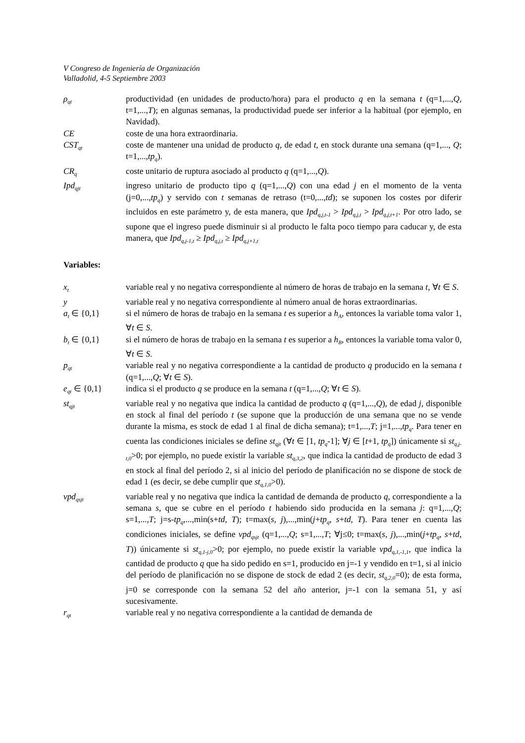V Congreso de Ingeniería de Organización
Valladolid, 4-5 Septiembre 2003
ρ<sub>qt</sub>
productividad (en unidades de producto/hora) para el producto q en la semana t (q=1,...,Q, t=1,...,T); en algunas semanas, la productividad puede ser inferior a la habitual (por ejemplo, en Navidad).
CE coste de una hora extraordinaria.
CST<sub>qt</sub>
coste de mantener una unidad de producto q, de edad t, en stock durante una semana (q=1,..., Q; t=1,...,tp<sub>q</sub>).
CR<sub>q</sub>
coste unitario de ruptura asociado al producto q (q=1,...,Q).
Ipd<sub>qjt</sub>
ingreso unitario de producto tipo q (q=1,...,Q) con una edad j en el momento de la venta (j=0,...,tp<sub>q</sub>) y servido con t semanas de retraso (t=0,...,td); se suponen los costes por diferir incluidos en este parámetro y, de esta manera, que Ipd<sub>q,j,t-1</sub> > Ipd<sub>q,j,t</sub> > Ipd<sub>q,j,t+1</sub>. Por otro lado, se supone que el ingreso puede disminuir si al producto le falta poco tiempo para caducar y, de esta manera, que Ipd<sub>q,j-1,t</sub> ≥ Ipd<sub>q,j,t</sub> ≥ Ipd<sub>q,j+1,t</sub>
Variables:
x<sub>t</sub>
variable real y no negativa correspondiente al número de horas de trabajo en la semana t, ∀t ∈ S.
y variable real y no negativa correspondiente al número anual de horas extraordinarias.
a<sub>t</sub> ∈ {0,1} si el número de horas de trabajo en la semana t es superior a h<sub>A</sub>, entonces la variable toma valor 1, ∀t ∈ S.
b<sub>t</sub> ∈ {0,1} si el número de horas de trabajo en la semana t es superior a h<sub>B</sub>, entonces la variable toma valor 0, ∀t ∈ S.
p<sub>qt</sub>
variable real y no negativa correspondiente a la cantidad de producto q producido en la semana t (q=1,...,Q; ∀t ∈ S).
e<sub>qt</sub> ∈ {0,1} indica si el producto q se produce en la semana t (q=1,...,Q; ∀t ∈ S).
st<sub>qjt</sub>
variable real y no negativa que indica la cantidad de producto q (q=1,...,Q), de edad j, disponible en stock al final del período t (se supone que la producción de una semana que no se vende durante la misma, es stock de edad 1 al final de dicha semana); t=1,...,T; j=1,...,tp<sub>q</sub>. Para tener en cuenta las condiciones iniciales se define st<sub>qjt</sub> (∀t ∈ [1, tp<sub>q</sub>-1]; ∀j ∈ [t+1, tp<sub>q</sub>]) únicamente si st<sub>q,j-t,0</sub>>0; por ejemplo, no puede existir la variable st<sub>q,3,2</sub>, que indica la cantidad de producto de edad 3 en stock al final del período 2, si al inicio del período de planificación no se dispone de stock de edad 1 (es decir, se debe cumplir que st<sub>q,1,0</sub>>0).
vpd<sub>qsjt</sub>
variable real y no negativa que indica la cantidad de demanda de producto q, correspondiente a la semana s, que se cubre en el período t habiendo sido producida en la semana j: q=1,...,Q; s=1,...,T; j=s-tp<sub>q</sub>,...,min(s+td, T); t=max(s, j),...,min(j+tp<sub>q</sub>, s+td, T). Para tener en cuenta las condiciones iniciales, se define vpd<sub>qsjt</sub> (q=1,...,Q; s=1,...,T; ∀j≤0; t=max(s, j),...,min(j+tp<sub>q</sub>, s+td, T)) únicamente si st<sub>q,1-j,0</sub>>0; por ejemplo, no puede existir la variable vpd<sub>q,1,-1,1</sub>, que indica la cantidad de producto q que ha sido pedido en s=1, producido en j=-1 y vendido en t=1, si al inicio del período de planificación no se dispone de stock de edad 2 (es decir, st<sub>q,2,0</sub>=0); de esta forma, j=0 se corresponde con la semana 52 del año anterior, j=-1 con la semana 51, y así sucesivamente.
r<sub>qt</sub>
variable real y no negativa correspondiente a la cantidad de demanda de